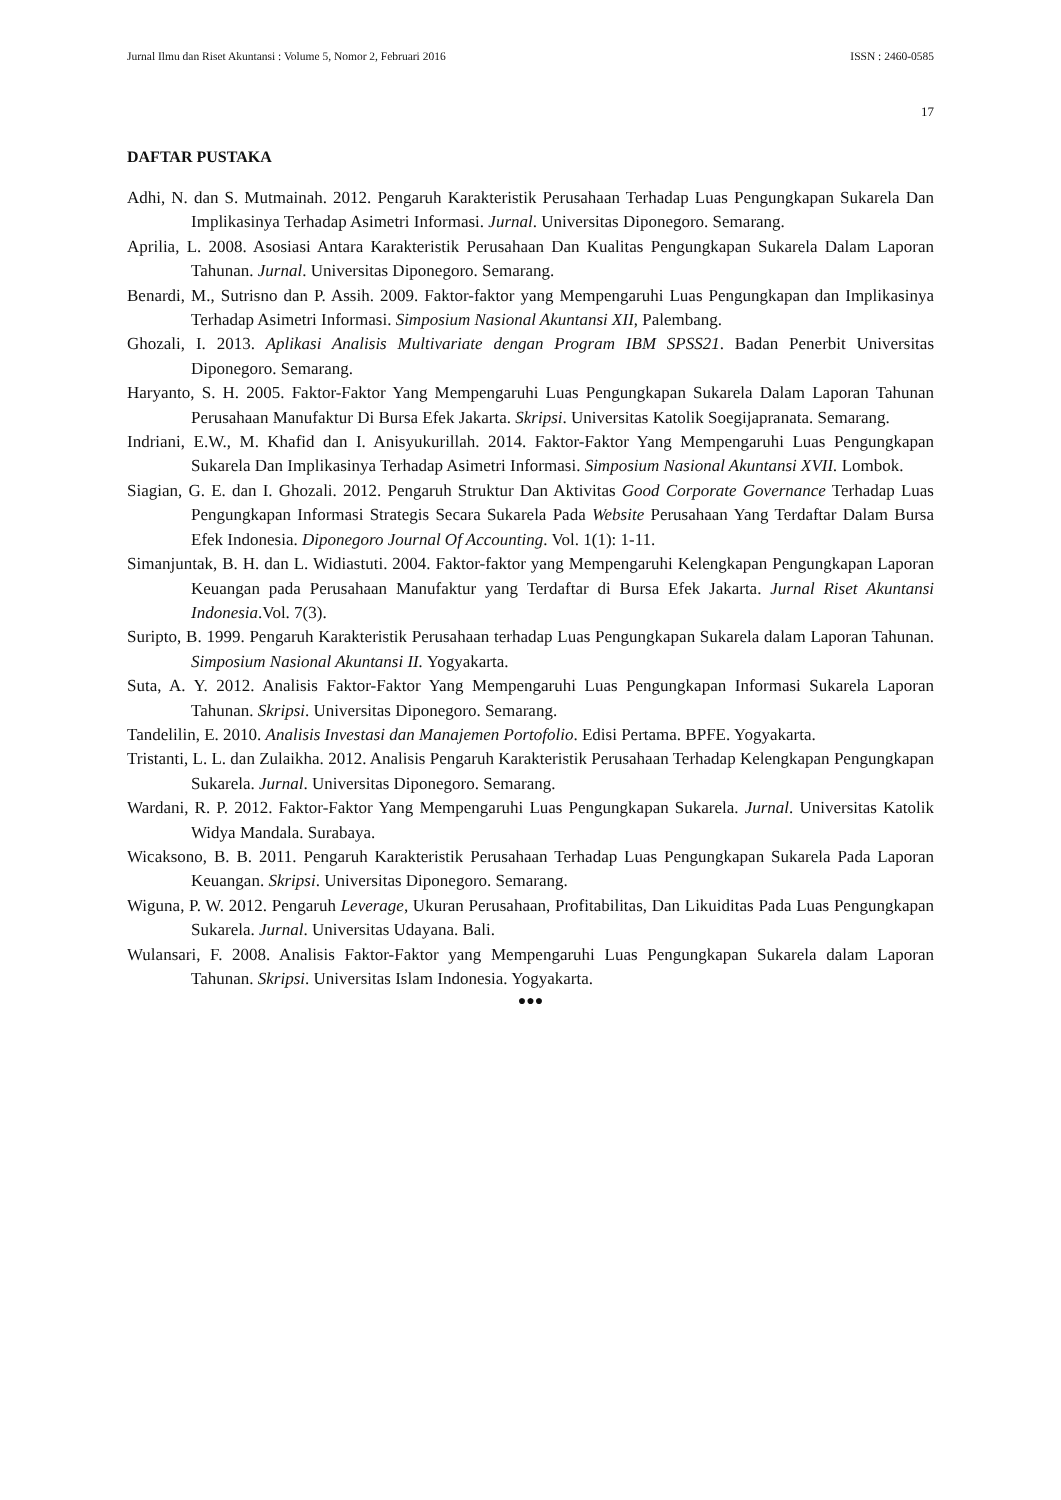Jurnal Ilmu dan Riset Akuntansi : Volume 5, Nomor 2, Februari 2016 ISSN : 2460-0585
17
DAFTAR PUSTAKA
Adhi, N. dan S. Mutmainah. 2012. Pengaruh Karakteristik Perusahaan Terhadap Luas Pengungkapan Sukarela Dan Implikasinya Terhadap Asimetri Informasi. Jurnal. Universitas Diponegoro. Semarang.
Aprilia, L. 2008. Asosiasi Antara Karakteristik Perusahaan Dan Kualitas Pengungkapan Sukarela Dalam Laporan Tahunan. Jurnal. Universitas Diponegoro. Semarang.
Benardi, M., Sutrisno dan P. Assih. 2009. Faktor-faktor yang Mempengaruhi Luas Pengungkapan dan Implikasinya Terhadap Asimetri Informasi. Simposium Nasional Akuntansi XII, Palembang.
Ghozali, I. 2013. Aplikasi Analisis Multivariate dengan Program IBM SPSS21. Badan Penerbit Universitas Diponegoro. Semarang.
Haryanto, S. H. 2005. Faktor-Faktor Yang Mempengaruhi Luas Pengungkapan Sukarela Dalam Laporan Tahunan Perusahaan Manufaktur Di Bursa Efek Jakarta. Skripsi. Universitas Katolik Soegijapranata. Semarang.
Indriani, E.W., M. Khafid dan I. Anisyukurillah. 2014. Faktor-Faktor Yang Mempengaruhi Luas Pengungkapan Sukarela Dan Implikasinya Terhadap Asimetri Informasi. Simposium Nasional Akuntansi XVII. Lombok.
Siagian, G. E. dan I. Ghozali. 2012. Pengaruh Struktur Dan Aktivitas Good Corporate Governance Terhadap Luas Pengungkapan Informasi Strategis Secara Sukarela Pada Website Perusahaan Yang Terdaftar Dalam Bursa Efek Indonesia. Diponegoro Journal Of Accounting. Vol. 1(1): 1-11.
Simanjuntak, B. H. dan L. Widiastuti. 2004. Faktor-faktor yang Mempengaruhi Kelengkapan Pengungkapan Laporan Keuangan pada Perusahaan Manufaktur yang Terdaftar di Bursa Efek Jakarta. Jurnal Riset Akuntansi Indonesia.Vol. 7(3).
Suripto, B. 1999. Pengaruh Karakteristik Perusahaan terhadap Luas Pengungkapan Sukarela dalam Laporan Tahunan. Simposium Nasional Akuntansi II. Yogyakarta.
Suta, A. Y. 2012. Analisis Faktor-Faktor Yang Mempengaruhi Luas Pengungkapan Informasi Sukarela Laporan Tahunan. Skripsi. Universitas Diponegoro. Semarang.
Tandelilin, E. 2010. Analisis Investasi dan Manajemen Portofolio. Edisi Pertama. BPFE. Yogyakarta.
Tristanti, L. L. dan Zulaikha. 2012. Analisis Pengaruh Karakteristik Perusahaan Terhadap Kelengkapan Pengungkapan Sukarela. Jurnal. Universitas Diponegoro. Semarang.
Wardani, R. P. 2012. Faktor-Faktor Yang Mempengaruhi Luas Pengungkapan Sukarela. Jurnal. Universitas Katolik Widya Mandala. Surabaya.
Wicaksono, B. B. 2011. Pengaruh Karakteristik Perusahaan Terhadap Luas Pengungkapan Sukarela Pada Laporan Keuangan. Skripsi. Universitas Diponegoro. Semarang.
Wiguna, P. W. 2012. Pengaruh Leverage, Ukuran Perusahaan, Profitabilitas, Dan Likuiditas Pada Luas Pengungkapan Sukarela. Jurnal. Universitas Udayana. Bali.
Wulansari, F. 2008. Analisis Faktor-Faktor yang Mempengaruhi Luas Pengungkapan Sukarela dalam Laporan Tahunan. Skripsi. Universitas Islam Indonesia. Yogyakarta.
●●●